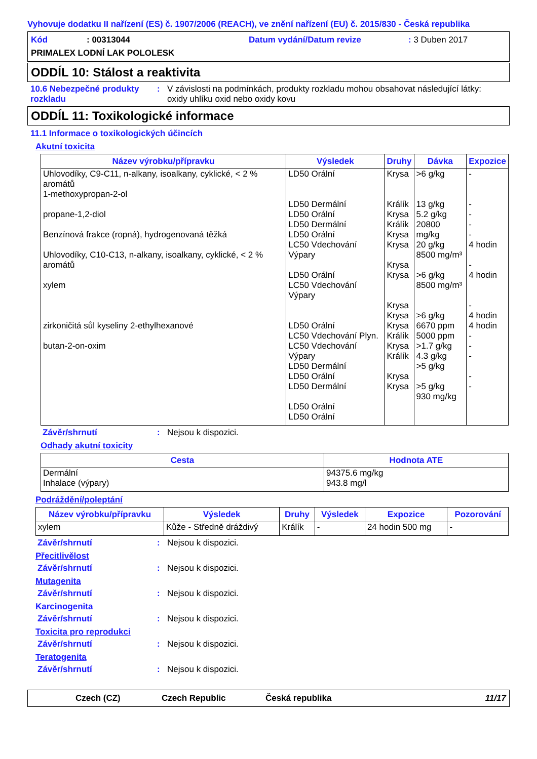Vyhovuje dodatku II nařízení (ES) č. 1907/2006 (REACH), ve znění nařízení (EU) č. 2015/830 - Česká republika
Kód: 00313044 Datum vydání/Datum revize: 3 Duben 2017
PRIMALEX LODNÍ LAK POLOLESK
ODDÍL 10: Stálost a reaktivita
10.6 Nebezpečné produkty rozkladu: V závislosti na podmínkách, produkty rozkladu mohou obsahovat následující látky:
oxidy uhlíku oxid nebo oxidy kovu
ODDÍL 11: Toxikologické informace
11.1 Informace o toxikologických účincích
Akutní toxicita
| Název výrobku/přípravku | Výsledek | Druhy | Dávka | Expozice |
| --- | --- | --- | --- | --- |
| Uhlovodíky, C9-C11, n-alkany, isoalkany, cyklické, < 2 % aromátů 1-methoxypropan-2-ol propane-1,2-diol Benzínová frakce (ropná), hydrogenovaná těžká Uhlovodíky, C10-C13, n-alkany, isoalkany, cyklické, < 2 % aromátů xylem zirkoničitá sůl kyseliny 2-ethylhexanové butan-2-on-oxim | LD50 Orální LD50 Dermální LD50 Orální LD50 Dermální LD50 Orální LC50 Vdechování Výpary LD50 Orální LC50 Vdechování Výpary LD50 Orální LC50 Vdechování Plyn. LC50 Vdechování Výpary LD50 Dermální LD50 Orální LD50 Dermální LD50 Orální LD50 Orální | Krysa Králík Krysa Králík Krysa Krysa Krysa Krysa Krysa Krysa Krysa Králík Krysa Králík Krysa Krysa | >6 g/kg 13 g/kg 5.2 g/kg 20800 mg/kg 20 g/kg 8500 mg/m³ >6 g/kg 8500 mg/m³ >6 g/kg 6670 ppm 5000 ppm >1.7 g/kg 4.3 g/kg >5 g/kg >5 g/kg 930 mg/kg | - - - - - 4 hodin - 4 hodin - 4 hodin 4 hodin - - - - - |
Závěr/shrnutí: Nejsou k dispozici.
Odhady akutní toxicity
| Cesta | Hodnota ATE |
| --- | --- |
| Dermální Inhalace (výpary) | 94375.6 mg/kg 943.8 mg/l |
Podráždění/poleptání
| Název výrobku/přípravku | Výsledek | Druhy | Výsledek | Expozice | Pozorování |
| --- | --- | --- | --- | --- | --- |
| xylem | Kůže - Středně dráždivý | Králík | - | 24 hodin 500 mg | - |
Závěr/shrnutí: Nejsou k dispozici.
Přecitlivělost
Závěr/shrnutí: Nejsou k dispozici.
Mutagenita
Závěr/shrnutí: Nejsou k dispozici.
Karcinogenita
Závěr/shrnutí: Nejsou k dispozici.
Toxicita pro reprodukci
Závěr/shrnutí: Nejsou k dispozici.
Teratogenita
Závěr/shrnutí: Nejsou k dispozici.
Czech (CZ) Czech Republic Česká republika 11/17